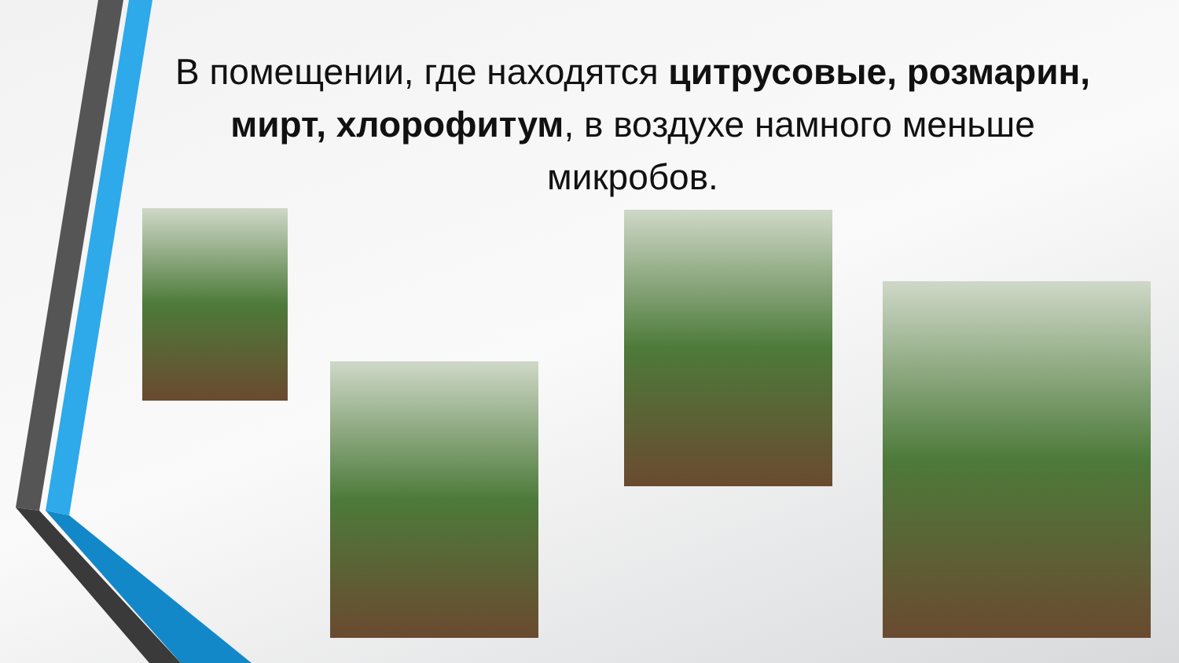В помещении, где находятся цитрусовые, розмарин, мирт, хлорофитум, в воздухе намного меньше микробов.